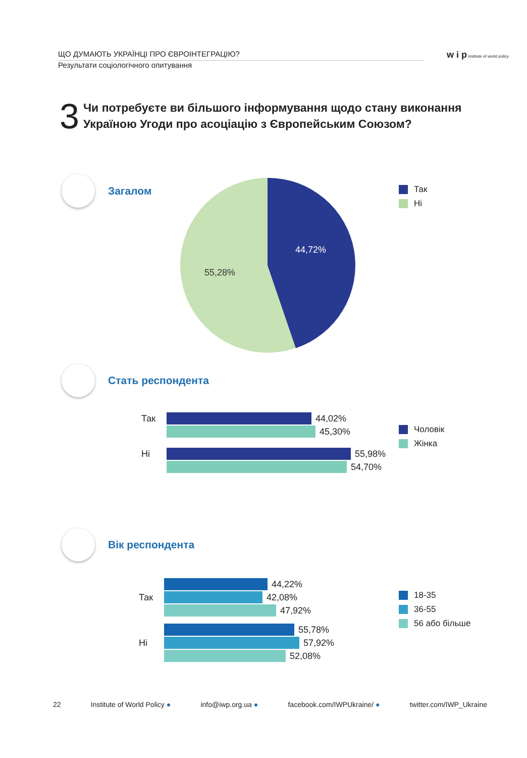ЩО ДУМАЮТЬ УКРАЇНЦІ ПРО ЄВРОІНТЕГРАЦІЮ?
Результати соціологічного опитування
w i p institute of world policy
3
Чи потребуєте ви більшого інформування щодо стану виконання
Україною Угоди про асоціацію з Європейським Союзом?
Загалом
44,72%
55,28%
Так
Ні
Стать респондента
Так
44,02%
45,30%
Ні
55,98%
54,70%
Чоловік
Жінка
Вік респондента
44,22%
Так
42,08%
47,92%
55,78%
Ні
57,92%
52,08%
18-35
36-55
56 або більше
22 Institute of World Policy ● info@iwp.org.ua ● facebook.com/IWPUkraine/ ● twitter.com/IWP_Ukraine